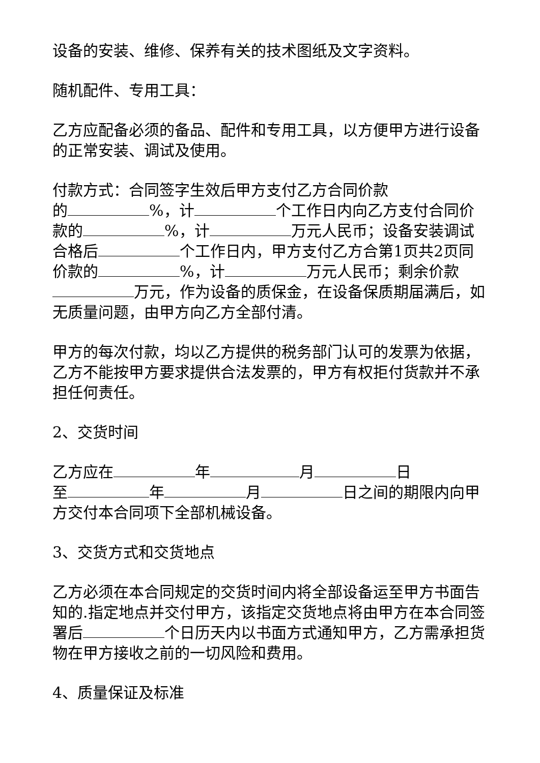设备的安装、维修、保养有关的技术图纸及文字资料。
随机配件、专用工具：
乙方应配备必须的备品、配件和专用工具，以方便甲方进行设备的正常安装、调试及使用。
付款方式：合同签字生效后甲方支付乙方合同价款
的 %，计 个工作日内向乙方支付合同价款的 %，计 万元人民币；设备安装调试合格后 个工作日内，甲方支付乙方合第1页共2页同价款的 %，计 万元人民币；剩余价款 万元，作为设备的质保金，在设备保质期届满后，如无质量问题，由甲方向乙方全部付清。
甲方的每次付款，均以乙方提供的税务部门认可的发票为依据，乙方不能按甲方要求提供合法发票的，甲方有权拒付货款并不承担任何责任。
2、交货时间
乙方应在 年 月 日
至 年 月 日之间的期限内向甲方交付本合同项下全部机械设备。
3、交货方式和交货地点
乙方必须在本合同规定的交货时间内将全部设备运至甲方书面告知的.指定地点并交付甲方，该指定交货地点将由甲方在本合同签署后 个日历天内以书面方式通知甲方，乙方需承担货物在甲方接收之前的一切风险和费用。
4、质量保证及标准